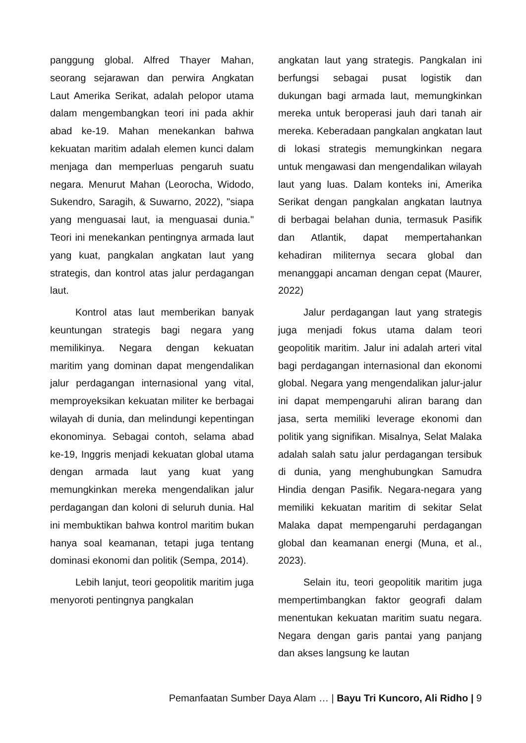panggung global. Alfred Thayer Mahan, seorang sejarawan dan perwira Angkatan Laut Amerika Serikat, adalah pelopor utama dalam mengembangkan teori ini pada akhir abad ke-19. Mahan menekankan bahwa kekuatan maritim adalah elemen kunci dalam menjaga dan memperluas pengaruh suatu negara. Menurut Mahan (Leorocha, Widodo, Sukendro, Saragih, & Suwarno, 2022), "siapa yang menguasai laut, ia menguasai dunia." Teori ini menekankan pentingnya armada laut yang kuat, pangkalan angkatan laut yang strategis, dan kontrol atas jalur perdagangan laut.
Kontrol atas laut memberikan banyak keuntungan strategis bagi negara yang memilikinya. Negara dengan kekuatan maritim yang dominan dapat mengendalikan jalur perdagangan internasional yang vital, memproyeksikan kekuatan militer ke berbagai wilayah di dunia, dan melindungi kepentingan ekonominya. Sebagai contoh, selama abad ke-19, Inggris menjadi kekuatan global utama dengan armada laut yang kuat yang memungkinkan mereka mengendalikan jalur perdagangan dan koloni di seluruh dunia. Hal ini membuktikan bahwa kontrol maritim bukan hanya soal keamanan, tetapi juga tentang dominasi ekonomi dan politik (Sempa, 2014).
Lebih lanjut, teori geopolitik maritim juga menyoroti pentingnya pangkalan
angkatan laut yang strategis. Pangkalan ini berfungsi sebagai pusat logistik dan dukungan bagi armada laut, memungkinkan mereka untuk beroperasi jauh dari tanah air mereka. Keberadaan pangkalan angkatan laut di lokasi strategis memungkinkan negara untuk mengawasi dan mengendalikan wilayah laut yang luas. Dalam konteks ini, Amerika Serikat dengan pangkalan angkatan lautnya di berbagai belahan dunia, termasuk Pasifik dan Atlantik, dapat mempertahankan kehadiran militernya secara global dan menanggapi ancaman dengan cepat (Maurer, 2022)
Jalur perdagangan laut yang strategis juga menjadi fokus utama dalam teori geopolitik maritim. Jalur ini adalah arteri vital bagi perdagangan internasional dan ekonomi global. Negara yang mengendalikan jalur-jalur ini dapat mempengaruhi aliran barang dan jasa, serta memiliki leverage ekonomi dan politik yang signifikan. Misalnya, Selat Malaka adalah salah satu jalur perdagangan tersibuk di dunia, yang menghubungkan Samudra Hindia dengan Pasifik. Negara-negara yang memiliki kekuatan maritim di sekitar Selat Malaka dapat mempengaruhi perdagangan global dan keamanan energi (Muna, et al., 2023).
Selain itu, teori geopolitik maritim juga mempertimbangkan faktor geografi dalam menentukan kekuatan maritim suatu negara. Negara dengan garis pantai yang panjang dan akses langsung ke lautan
Pemanfaatan Sumber Daya Alam … | Bayu Tri Kuncoro, Ali Ridho | 9